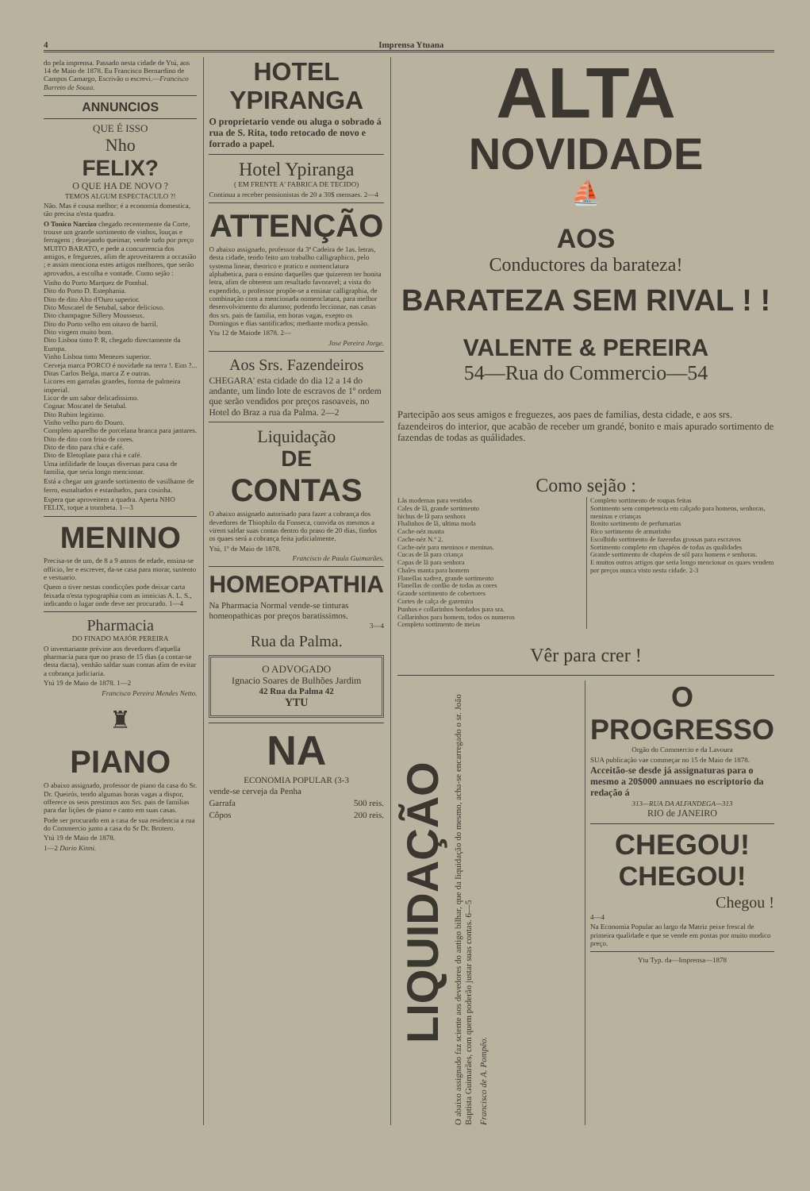4 Imprensa Ytuana
do pela imprensa. Passado nesta cidade de Ytú, aos 14 de Maio de 1878. Eu Francisco Bernardino de Campos Camargo, Escrivão o escrevi.—Francisco Barreto de Souza.
ANNUNCIOS
QUE É ISSO
Nho
FELIX?
O QUE HA DE NOVO ?
TEMOS ALGUM ESPECTACULO ?!
Não. Mas é cousa melhor; é a economia domestica, tão precisa n'esta quadra.
O Tonico Narcizo chegado recentemente da Corte, trouxe um grande sortimento de vinhos, louças e ferragens ; dezejando queimar, vende tudo por preço MUITO BARATO, e pede a concurrencia dos amigos, e freguezes, afim de aproveitarem a occasião ; e assim menciona estes artigos melhores, que serão aprovados, a escolha e vontade. Como sejão :
Vinho do Porto Marquez de Pombal.
Dito do Porto D. Estephania.
Dito de dito Alto d'Ouro superior.
Dito Moscatel de Setubal, sabor delicioso.
Dito champagne Sillery Mousseux.
Dito do Porto velho em oitavo de barril.
Dito virgem muito bom.
Dito Lisboa tinto P. R, chegado directamente da Europa.
Vinho Lisboa tinto Menezes superior.
Cerveja marca PORCO é novidade na terra !. Eim ?...
Ditas Carlos Belga, marca Z e outras.
Licores em garrafas grandes, forma de palmeira imperial.
Licor de um sabor delicadissimo.
Cognac Moscatel de Setubal.
Dito Rubim legitimo.
Vinho velho puro do Douro.
Completo aparelho de porcelana branca para jantares.
Dito de dito com friso de cores.
Dito de dito para chá e café.
Dito de Eletoplate para chá e café.
Uma infilidade de louças diversas para casa de familia, que seria longo mencionar.
Está a chegar um grande sortimento de vasilhame de ferro, esmaltados e estanhados, para cosinha.
Espera que aproveitem a quadra. Aperta NHO FELIX, toque a trombeta. 1—3
MENINO
Precisa-se de um, de 8 a 9 annos de edade, ensina-se officio, ler e escrever, da-se casa para morar, sustento e vestuario.
Quem o tiver nestas condicções pode deixar carta feixada n'esta typographia com as imnicias A. L. S., indicando o lugar onde deve ser procurado. 1—4
Pharmacia
DO FINADO MAJÓR PEREIRA
O inventariante prévine aos devedores d'aquella pharmacia para que no praso de 15 dias (a contar-se desta dacta), venhão saldar suas contas afim de evitar a cobrança judiciaria.
Ytú 19 de Maio de 1878. 1—2
Francisco Pereira Mendes Netto.
♜
PIANO
O abaixo assignado, professor de piano da casa do Sr. Dr. Queirós, tendo algumas horas vagas a dispor, offerece os seos prestimos aos Srs. pais de familias para dar lições de piano e canto em suas casas.
Pode ser procurado em a casa de sua residencia a rua do Commercio junto a casa do Sr Dr. Brotero.
Ytú 19 de Maio de 1878.
1—2 Dario Kinni.
HOTEL YPIRANGA
O proprietario vende ou aluga o sobrado á rua de S. Rita, todo retocado de novo e forrado a papel.
Hotel Ypiranga
( EM FRENTE A' FABRICA DE TECIDO)
Continua a receber pensionistas de 20 a 30$ mensaes. 2—4
ATTENÇÃO
O abaixo assignado, professor da 3ª Cadeira de 1as. letras, desta cidade, tendo feito um trabalho calligraphico, pelo systema linear, theorico e pratico e nomenclatura alphabetica, para o ensino daquelles que quizerem ter bonita letra, afim de obterem um resultado favoravel; a vista do expendido, o professor propõe-se a ensinar calligraphia, de combinação com a mencionada nomenclatura, para melhor desenvolvimento do alumno; podendo leccionar, nas casas dos srs. pais de familia, em horas vagas, exepto os Domingos e dias santificados; mediante modica pensão.
Ytu 12 de Maiode 1878. 2—
Jose Pereira Jorge.
Aos Srs. Fazendeiros
CHEGARA' esta cidade do dia 12 a 14 do andante, um lindo lote de escravos de 1º ordem que serão vendidos por preços rasoaveis, no Hotel do Braz a rua da Palma. 2—2
Liquidação
DE
CONTAS
O abaixo assignado autorisado para fazer a cobrança dos devedores de Thiophilo da Fonseca, convida os mesmos a virem saldar suas contas dentro do praso de 20 dias, findos os quaes será a cobrança feita judicialmente.
Ytú, 1º de Maio de 1878.
Francisco de Paula Guimarães.
HOMEOPATHIA
Na Pharmacia Normal vende-se tinturas homeopathicas por preços baratissimos.
3—4
Rua da Palma.
O ADVOGADO
Ignacio Soares de Bulhões Jardim
42 Rua da Palma 42
YTU
NA
ECONOMIA POPULAR (3-3
vende-se cerveja da Penha
Garrafa 500 reis.
Côpos 200 reis.
ALTA
NOVIDADE
⛵
AOS
Conductores da barateza!
BARATEZA SEM RIVAL ! !
VALENTE & PEREIRA
54—Rua do Commercio—54
Partecipão aos seus amigos e freguezes, aos paes de familias, desta cidade, e aos srs. fazendeiros do interior, que acabão de receber um grandé, bonito e mais apurado sortimento de fazendas de todas as quálidades.
Como sejão :
Lãs modernas para vestidos
Cales de lã, grande sortimento
hichus de lã para senhora
Fhalinhos de lã, ultima moda
Cache-néz manta
Cache-néz N.º 2.
Cache-néz para meninos e meninas.
Cucas de lã para criança
Capas de lã para senhora
Chales manta para homem
Flanellas xadrez, grande sortimento
Flanellas de cordão de todas as cores
Grande sortimento de cobertores
Cortes de calça de gazemira
Punhos e collarinhos bordados para sra.
Collarinhos para homem, todos os numeros
Completo sortimento de meias
Completo sortimento de roupas feitas
Sortimento sem competencia em calçado para homens, senhoras, meninas e crianças
Bonito sortimento de perfumarias
Rico sortimento de armarinho
Escolhido sortimento de fazendas grossas para escravos
Sortimento completo em chapéos de todas as qualidades
Grande sortimento de chapéos de sól para homens e senhoras.
E muitos outros artigos que seria longo mencionar os quaes vendem por preços nunca visto nesta cidade. 2-3
Vêr para crer !
LIQUIDAÇÃO
O abaixo assignado faz sciente aos devedores do antigo bilhar, que da liquidação do mesmo, acha-se encarregado o sr. João Baptista Guimarães, com quem poderão justar suas contas. 6—5
Francisco de A. Pompêo.
O PROGRESSO
Orgão do Commercio e da Lavoura
SUA publicação vae commeçar no 15 de Maio de 1878.
Acceitão-se desde já assignaturas para o mesmo a 20$000 annuaes no escriptorio da redação á
313—RUA DA ALFANDEGA—313
RIO de JANEIRO
CHEGOU!
CHEGOU!
Chegou !
4—4
Na Economia Popular ao largo da Matriz peixe frescal de primeira qualidade e que se vende em postas por muito modico preço.
Ytu Typ. da—Imprensa—1878